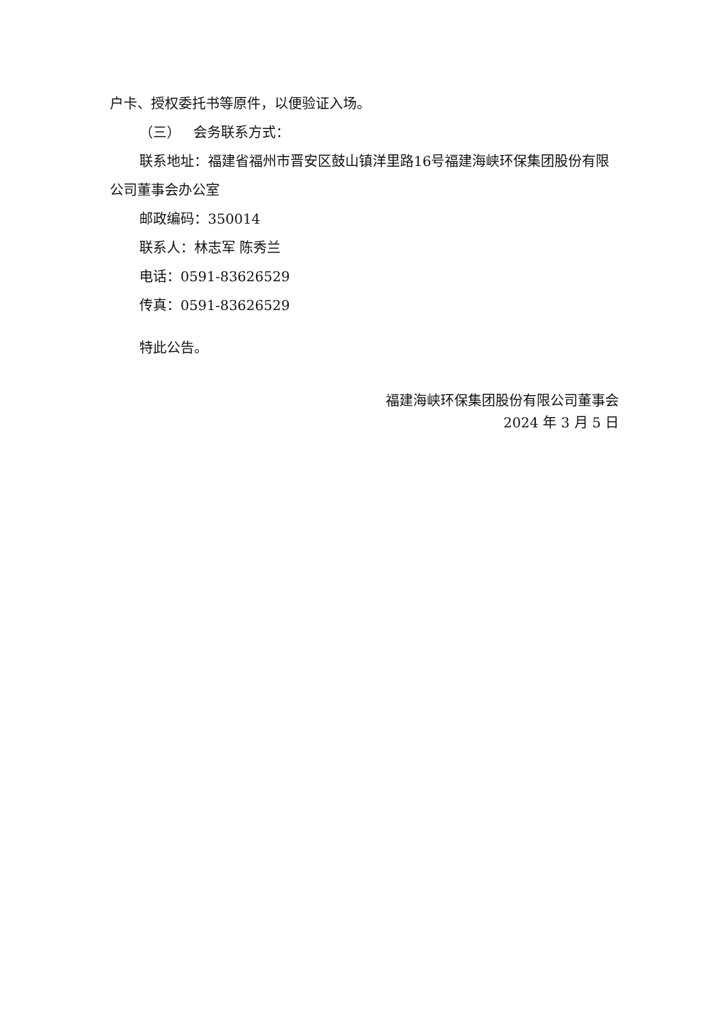户卡、授权委托书等原件，以便验证入场。
（三） 会务联系方式：
联系地址：福建省福州市晋安区鼓山镇洋里路16号福建海峡环保集团股份有限公司董事会办公室
邮政编码：350014
联系人：林志军 陈秀兰
电话：0591-83626529
传真：0591-83626529
特此公告。
福建海峡环保集团股份有限公司董事会
2024 年 3 月 5 日